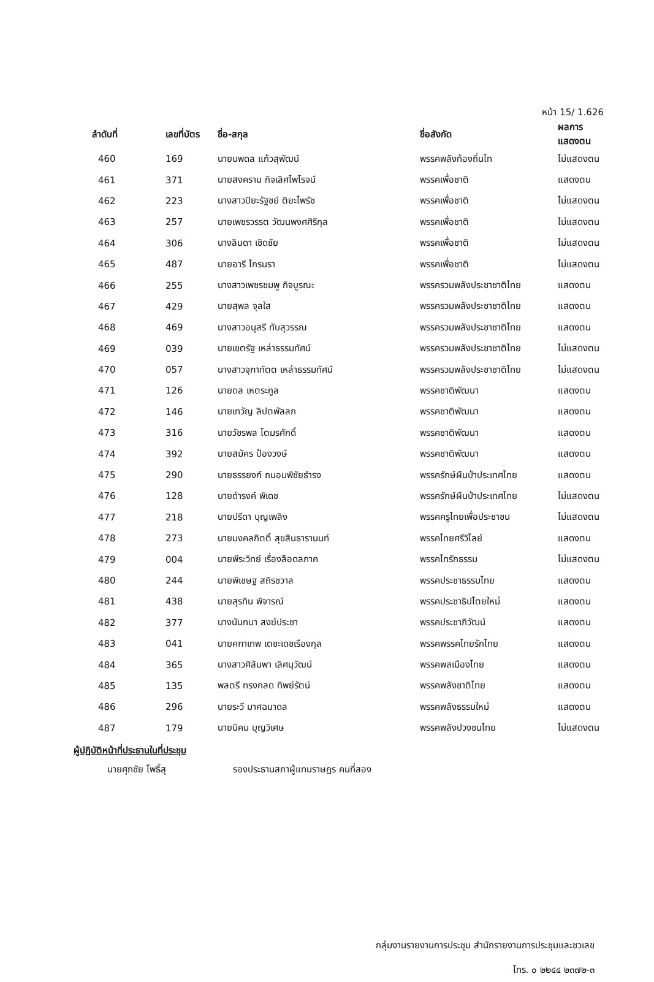หน้า 15/ 1.626
| ลำดับที่ | เลขที่บัตร | ชื่อ-สกุล | ชื่อสังกัด | ผลการแสดงตน |
| --- | --- | --- | --- | --- |
| 460 | 169 | นายนพดล แก้วสุพัฒน์ | พรรคพลังท้องถิ่นไท | ไม่แสดงตน |
| 461 | 371 | นายสงคราม กิจเลิศไพโรจน์ | พรรคเพื่อชาติ | แสดงตน |
| 462 | 223 | นางสาวปิยะรัฐชย์ ติยะไพรัช | พรรคเพื่อชาติ | ไม่แสดงตน |
| 463 | 257 | นายเพชรวรรต วัฒนพงศศิริกุล | พรรคเพื่อชาติ | ไม่แสดงตน |
| 464 | 306 | นางลินดา เชิดชัย | พรรคเพื่อชาติ | ไม่แสดงตน |
| 465 | 487 | นายอารี ไกรนรา | พรรคเพื่อชาติ | ไม่แสดงตน |
| 466 | 255 | นางสาวเพชรชมพู กิจบูรณะ | พรรครวมพลังประชาชาติไทย | แสดงตน |
| 467 | 429 | นายสุพล จุลใส | พรรครวมพลังประชาชาติไทย | แสดงตน |
| 468 | 469 | นางสาวอนุสรี ทับสุวรรณ | พรรครวมพลังประชาชาติไทย | แสดงตน |
| 469 | 039 | นายเขตรัฐ เหล่าธรรมทัศน์ | พรรครวมพลังประชาชาติไทย | ไม่แสดงตน |
| 470 | 057 | นางสาวจุฑาทัตต เหล่าธรรมทัศน์ | พรรครวมพลังประชาชาติไทย | ไม่แสดงตน |
| 471 | 126 | นายดล เหตระกูล | พรรคชาติพัฒนา | แสดงตน |
| 472 | 146 | นายเทวัญ ลิปตพัลลภ | พรรคชาติพัฒนา | แสดงตน |
| 473 | 316 | นายวัชรพล โตมรศักดิ์ | พรรคชาติพัฒนา | แสดงตน |
| 474 | 392 | นายสมัคร ป้องวงษ์ | พรรคชาติพัฒนา | แสดงตน |
| 475 | 290 | นายธรรยงก์ ถนอมพิชัยธำรง | พรรครักษ์ผืนป่าประเทศไทย | แสดงตน |
| 476 | 128 | นายดำรงค์ พิเดช | พรรครักษ์ผืนป่าประเทศไทย | ไม่แสดงตน |
| 477 | 218 | นายปรีดา บุญเพลิง | พรรคครูไทยเพื่อประชาชน | ไม่แสดงตน |
| 478 | 273 | นายมงคลกิตติ์ สุขสินธารานนท์ | พรรคไทยศรีวิไลย์ | แสดงตน |
| 479 | 004 | นายพีระวิทย์ เรื่องลือดลภาค | พรรคไทรักธรรม | ไม่แสดงตน |
| 480 | 244 | นายพิเชษฐ สถิรชวาล | พรรคประชาธรรมไทย | แสดงตน |
| 481 | 438 | นายสุรทิน พิจารณ์ | พรรคประชาธิปไตยใหม่ | แสดงตน |
| 482 | 377 | นางนันทนา สงฆ์ประชา | พรรคประชาภิวัฒน์ | แสดงตน |
| 483 | 041 | นายคฑาเทพ เตชะเดชเรืองกุล | พรรคพรรคไทยรักไทย | แสดงตน |
| 484 | 365 | นางสาวศิลัมพา เลิศนุวัฒน์ | พรรคพลเมืองไทย | แสดงตน |
| 485 | 135 | พลตรี ทรงกลด ทิพย์รัตน์ | พรรคพลังชาติไทย | แสดงตน |
| 486 | 296 | นายระวี มาศฉมาดล | พรรคพลังธรรมใหม่ | แสดงตน |
| 487 | 179 | นายนิคม บุญวิเศษ | พรรคพลังปวงชนไทย | ไม่แสดงตน |
ผู้ปฏิบัติหน้าที่ประธานในที่ประชุม
นายศุภชัย โพธิ์สุ รองประธานสภาผู้แทนราษฎร คนที่สอง
กลุ่มงานรายงานการประชุม สำนักรายงานการประชุมและชวเลข
โทร. ๐ ๒๒๔๔ ๒๓๗๒-๓